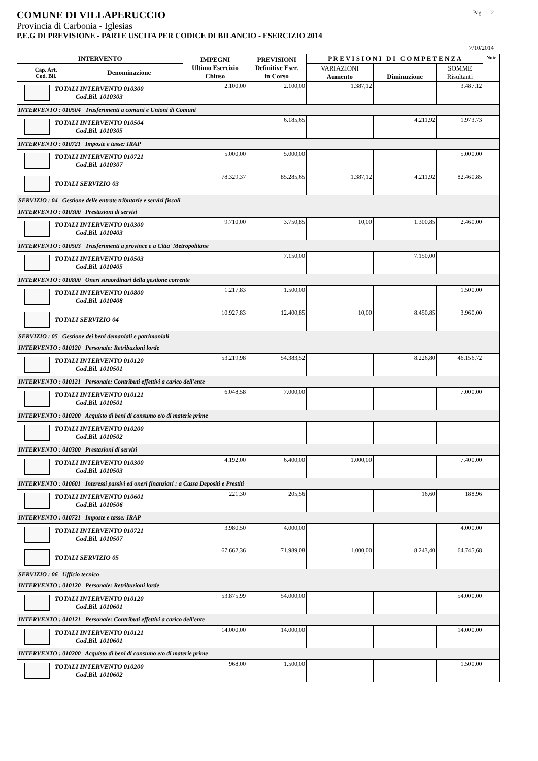COMUNE DI VILLAPERUCCIO Pag. 2
Provincia di Carbonia - Iglesias
P.E.G DI PREVISIONE - PARTE USCITA PER CODICE DI BILANCIO - ESERCIZIO 2014
7/10/2014
| INTERVENTO | | IMPEGNI Ultimo Esercizio Chiuso | PREVISIONI Definitive Eser. in Corso | P R E V I S I O N I D I C O M P E T E N Z A | | | Note |
| --- | --- | --- | --- | --- | --- | --- | --- |
| Cap. Art. Cod. Bil. | Denominazione | | | VARIAZIONI Aumento | Diminuzione | SOMME Risultanti | |
| TOTALI INTERVENTO 010300 Cod.Bil. 1010303 | | 2.100,00 | 2.100,00 | 1.387,12 | | 3.487,12 | |
| INTERVENTO : 010504 Trasferimenti a comuni e Unioni di Comuni | | | | | | | |
| TOTALI INTERVENTO 010504 Cod.Bil. 1010305 | | | 6.185,65 | | 4.211,92 | 1.973,73 | |
| INTERVENTO : 010721 Imposte e tasse: IRAP | | | | | | | |
| TOTALI INTERVENTO 010721 Cod.Bil. 1010307 | | 5.000,00 | 5.000,00 | | | 5.000,00 | |
| TOTALI SERVIZIO 03 | | 78.329,37 | 85.285,65 | 1.387,12 | 4.211,92 | 82.460,85 | |
| SERVIZIO : 04 Gestione delle entrate tributarie e servizi fiscali | | | | | | | |
| INTERVENTO : 010300 Prestazioni di servizi | | | | | | | |
| TOTALI INTERVENTO 010300 Cod.Bil. 1010403 | | 9.710,00 | 3.750,85 | 10,00 | 1.300,85 | 2.460,00 | |
| INTERVENTO : 010503 Trasferimenti a province e a Citta' Metropolitane | | | | | | | |
| TOTALI INTERVENTO 010503 Cod.Bil. 1010405 | | | 7.150,00 | | 7.150,00 | | |
| INTERVENTO : 010800 Oneri straordinari della gestione corrente | | | | | | | |
| TOTALI INTERVENTO 010800 Cod.Bil. 1010408 | | 1.217,83 | 1.500,00 | | | 1.500,00 | |
| TOTALI SERVIZIO 04 | | 10.927,83 | 12.400,85 | 10,00 | 8.450,85 | 3.960,00 | |
| SERVIZIO : 05 Gestione dei beni demaniali e patrimoniali | | | | | | | |
| INTERVENTO : 010120 Personale: Retribuzioni lorde | | | | | | | |
| TOTALI INTERVENTO 010120 Cod.Bil. 1010501 | | 53.219,98 | 54.383,52 | | 8.226,80 | 46.156,72 | |
| INTERVENTO : 010121 Personale: Contributi effettivi a carico dell'ente | | | | | | | |
| TOTALI INTERVENTO 010121 Cod.Bil. 1010501 | | 6.048,58 | 7.000,00 | | | 7.000,00 | |
| INTERVENTO : 010200 Acquisto di beni di consumo e/o di materie prime | | | | | | | |
| TOTALI INTERVENTO 010200 Cod.Bil. 1010502 | | | | | | | |
| INTERVENTO : 010300 Prestazioni di servizi | | | | | | | |
| TOTALI INTERVENTO 010300 Cod.Bil. 1010503 | | 4.192,00 | 6.400,00 | 1.000,00 | | 7.400,00 | |
| INTERVENTO : 010601 Interessi passivi ed oneri finanziari : a Cassa Depositi e Prestiti | | | | | | | |
| TOTALI INTERVENTO 010601 Cod.Bil. 1010506 | | 221,30 | 205,56 | | 16,60 | 188,96 | |
| INTERVENTO : 010721 Imposte e tasse: IRAP | | | | | | | |
| TOTALI INTERVENTO 010721 Cod.Bil. 1010507 | | 3.980,50 | 4.000,00 | | | 4.000,00 | |
| TOTALI SERVIZIO 05 | | 67.662,36 | 71.989,08 | 1.000,00 | 8.243,40 | 64.745,68 | |
| SERVIZIO : 06 Ufficio tecnico | | | | | | | |
| INTERVENTO : 010120 Personale: Retribuzioni lorde | | | | | | | |
| TOTALI INTERVENTO 010120 Cod.Bil. 1010601 | | 53.875,99 | 54.000,00 | | | 54.000,00 | |
| INTERVENTO : 010121 Personale: Contributi effettivi a carico dell'ente | | | | | | | |
| TOTALI INTERVENTO 010121 Cod.Bil. 1010601 | | 14.000,00 | 14.000,00 | | | 14.000,00 | |
| INTERVENTO : 010200 Acquisto di beni di consumo e/o di materie prime | | | | | | | |
| TOTALI INTERVENTO 010200 Cod.Bil. 1010602 | | 968,00 | 1.500,00 | | | 1.500,00 | |